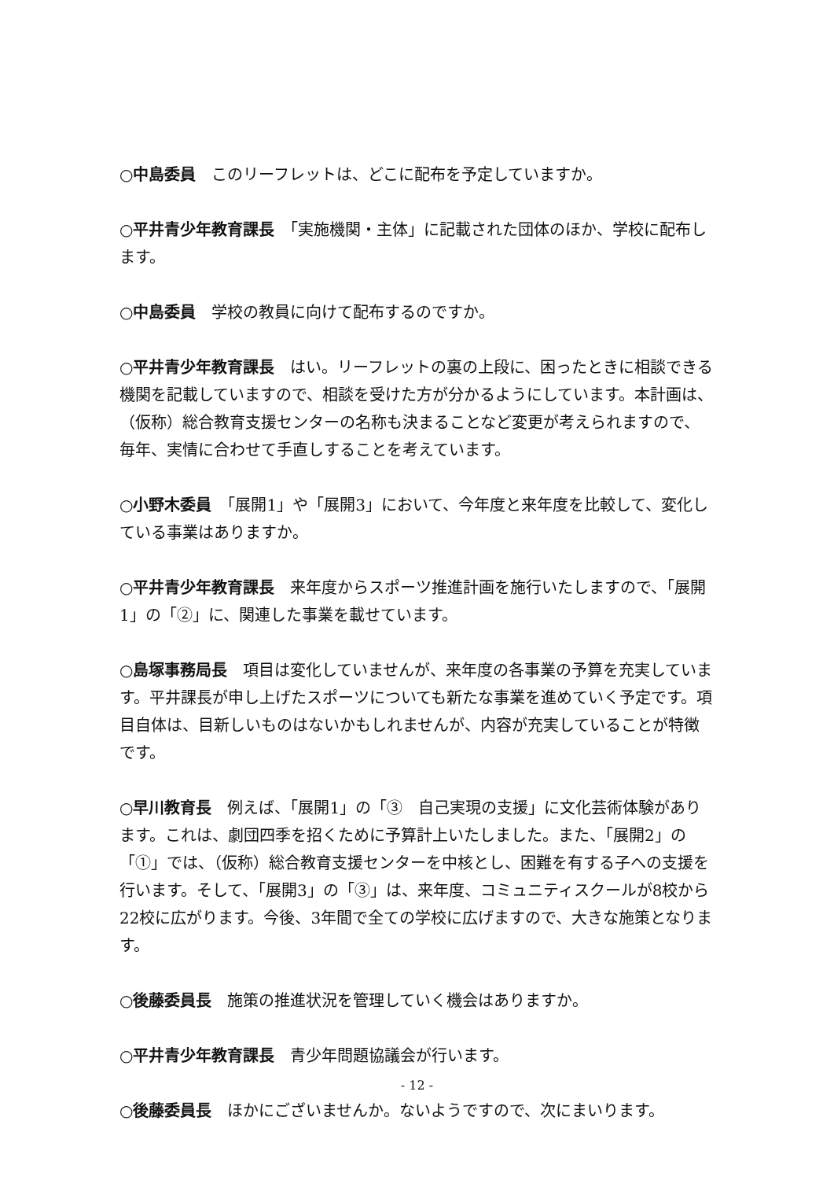○中島委員　このリーフレットは、どこに配布を予定していますか。
○平井青少年教育課長　「実施機関・主体」に記載された団体のほか、学校に配布します。
○中島委員　学校の教員に向けて配布するのですか。
○平井青少年教育課長　はい。リーフレットの裏の上段に、困ったときに相談できる機関を記載していますので、相談を受けた方が分かるようにしています。本計画は、（仮称）総合教育支援センターの名称も決まることなど変更が考えられますので、毎年、実情に合わせて手直しすることを考えています。
○小野木委員　「展開1」や「展開3」において、今年度と来年度を比較して、変化している事業はありますか。
○平井青少年教育課長　来年度からスポーツ推進計画を施行いたしますので、「展開1」の「②」に、関連した事業を載せています。
○島塚事務局長　項目は変化していませんが、来年度の各事業の予算を充実しています。平井課長が申し上げたスポーツについても新たな事業を進めていく予定です。項目自体は、目新しいものはないかもしれませんが、内容が充実していることが特徴です。
○早川教育長　例えば、「展開1」の「③　自己実現の支援」に文化芸術体験があります。これは、劇団四季を招くために予算計上いたしました。また、「展開2」の「①」では、（仮称）総合教育支援センターを中核とし、困難を有する子への支援を行います。そして、「展開3」の「③」は、来年度、コミュニティスクールが8校から22校に広がります。今後、3年間で全ての学校に広げますので、大きな施策となります。
○後藤委員長　施策の推進状況を管理していく機会はありますか。
○平井青少年教育課長　青少年問題協議会が行います。
○後藤委員長　ほかにございませんか。ないようですので、次にまいります。
- 12 -